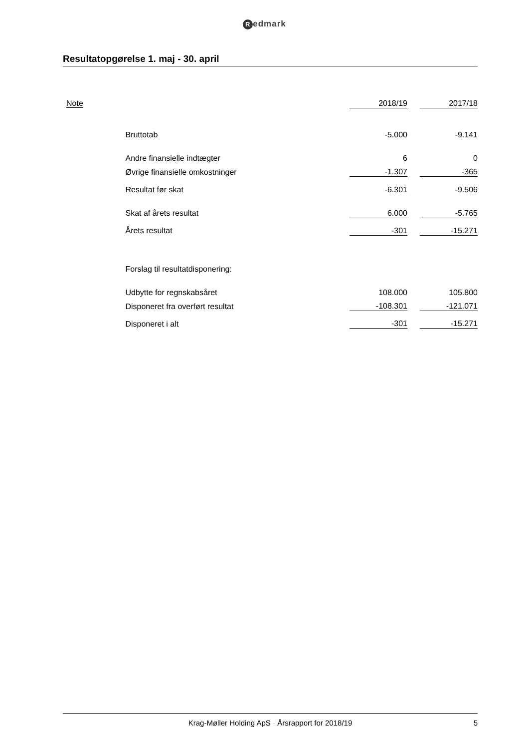Redmark
Resultatopgørelse 1. maj - 30. april
| Note | | 2018/19 | | 2017/18 |
| --- | --- | --- | --- | --- |
| | Bruttotab | -5.000 | | -9.141 |
| | Andre finansielle indtægter | 6 | | 0 |
| | Øvrige finansielle omkostninger | -1.307 | | -365 |
| | Resultat før skat | -6.301 | | -9.506 |
| | Skat af årets resultat | 6.000 | | -5.765 |
| | Årets resultat | -301 | | -15.271 |
| | Forslag til resultatdisponering: | | | |
| | Udbytte for regnskabsåret | 108.000 | | 105.800 |
| | Disponeret fra overført resultat | -108.301 | | -121.071 |
| | Disponeret i alt | -301 | | -15.271 |
Krag-Møller Holding ApS · Årsrapport for 2018/19 5